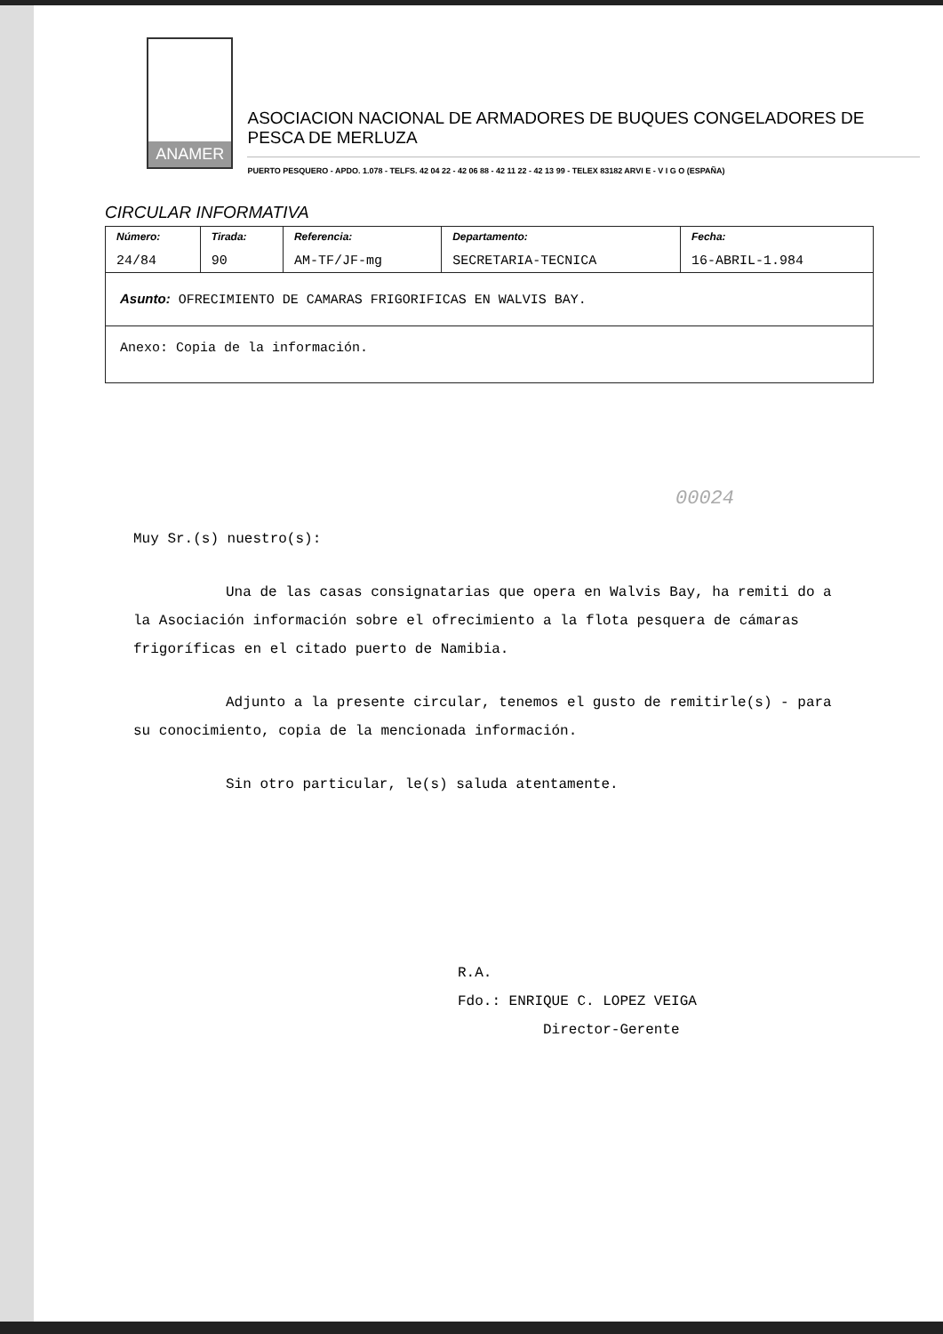ANAMER
ASOCIACION NACIONAL DE ARMADORES DE BUQUES CONGELADORES DE PESCA DE MERLUZA
PUERTO PESQUERO - APDO. 1.078 - TELFS. 42 04 22 - 42 06 88 - 42 11 22 - 42 13 99 - TELEX 83182 ARVI E - V I G O (ESPAÑA)
CIRCULAR INFORMATIVA
| Número: 24/84 | Tirada: 90 | Referencia: AM-TF/JF-mg | Departamento: SECRETARIA-TECNICA | Fecha: 16-ABRIL-1.984 |
| Asunto: OFRECIMIENTO DE CAMARAS FRIGORIFICAS EN WALVIS BAY. | | | | |
| Anexo: Copia de la información. | | | | |
00024
Muy Sr.(s) nuestro(s):
Una de las casas consignatarias que opera en Walvis Bay, ha remiti do a la Asociación información sobre el ofrecimiento a la flota pesquera de cámaras frigoríficas en el citado puerto de Namibia.
Adjunto a la presente circular, tenemos el gusto de remitirle(s) - para su conocimiento, copia de la mencionada información.
Sin otro particular, le(s) saluda atentamente.
R.A.
Fdo.: ENRIQUE C. LOPEZ VEIGA
Director-Gerente